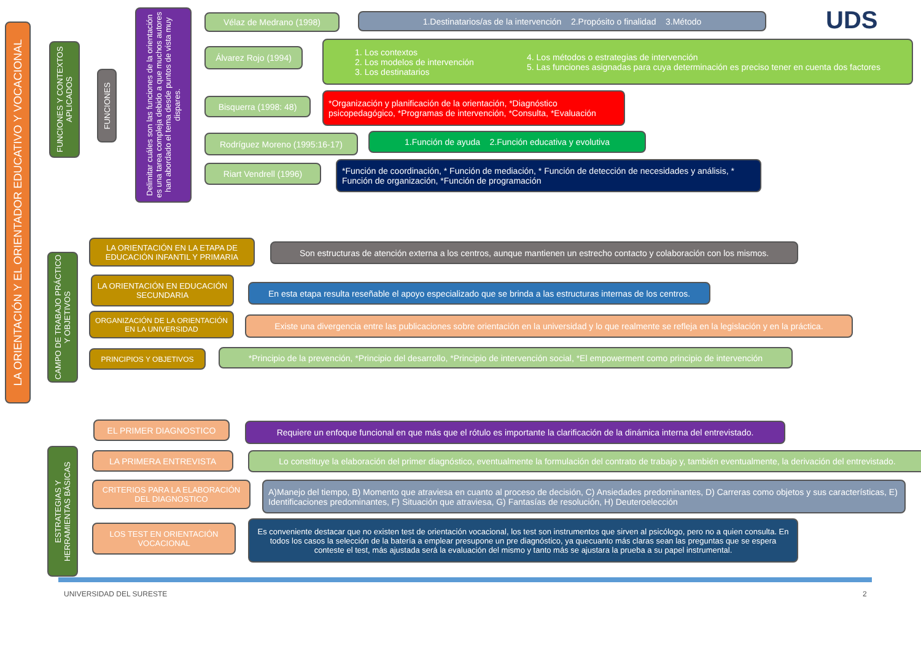LA ORIENTACIÓN Y EL ORIENTADOR EDUCATIVO Y VOCACIONAL
FUNCIONES Y CONTEXTOS APLICADOS
FUNCIONES
Delimitar cuáles son las funciones de la orientación es una tarea compleja debido a que muchos autores han abordado el tema desde puntos de vista muy dispares.
Vélaz de Medrano (1998) 1.Destinatarios/as de la intervención 2.Propósito o finalidad 3.Método UDS
Álvarez Rojo (1994)
1. Los contextos
2. Los modelos de intervención
3. Los destinatarios
4. Los métodos o estrategias de intervención
5. Las funciones asignadas para cuya determinación es preciso tener en cuenta dos factores
Bisquerra (1998: 48)
*Organización y planificación de la orientación, *Diagnóstico psicopedagógico, *Programas de intervención, *Consulta, *Evaluación
Rodríguez Moreno (1995:16-17) 1.Función de ayuda 2.Función educativa y evolutiva
Riart Vendrell (1996)
*Función de coordinación, * Función de mediación, * Función de detección de necesidades y análisis, * Función de organización, *Función de programación
CAMPO DE TRABAJO PRÁCTICO Y OBJETIVOS
LA ORIENTACIÓN EN LA ETAPA DE EDUCACIÓN INFANTIL Y PRIMARIA
Son estructuras de atención externa a los centros, aunque mantienen un estrecho contacto y colaboración con los mismos.
LA ORIENTACIÓN EN EDUCACIÓN SECUNDARIA
En esta etapa resulta reseñable el apoyo especializado que se brinda a las estructuras internas de los centros.
ORGANIZACIÓN DE LA ORIENTACIÓN EN LA UNIVERSIDAD
Existe una divergencia entre las publicaciones sobre orientación en la universidad y lo que realmente se refleja en la legislación y en la práctica.
PRINCIPIOS Y OBJETIVOS
*Principio de la prevención, *Principio del desarrollo, *Principio de intervención social, *El empowerment como principio de intervención
ESTRATEGIAS Y HERRAMIENTAS BÁSICAS
EL PRIMER DIAGNOSTICO
Requiere un enfoque funcional en que más que el rótulo es importante la clarificación de la dinámica interna del entrevistado.
LA PRIMERA ENTREVISTA
Lo constituye la elaboración del primer diagnóstico, eventualmente la formulación del contrato de trabajo y, también eventualmente, la derivación del entrevistado.
CRITERIOS PARA LA ELABORACIÓN DEL DIAGNOSTICO
A)Manejo del tiempo, B) Momento que atraviesa en cuanto al proceso de decisión, C) Ansiedades predominantes, D) Carreras como objetos y sus características, E) Identificaciones predominantes, F) Situación que atraviesa, G) Fantasías de resolución, H) Deuteroelección
LOS TEST EN ORIENTACIÓN VOCACIONAL
Es conveniente destacar que no existen test de orientación vocacional, los test son instrumentos que sirven al psicólogo, pero no a quien consulta. En todos los casos la selección de la batería a emplear presupone un pre diagnóstico, ya quecuanto más claras sean las preguntas que se espera conteste el test, más ajustada será la evaluación del mismo y tanto más se ajustara la prueba a su papel instrumental.
UNIVERSIDAD DEL SURESTE 2